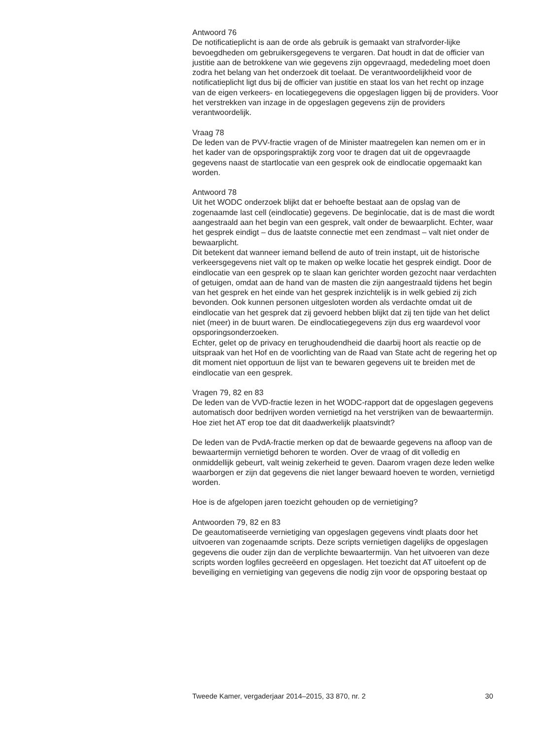Antwoord 76
De notificatieplicht is aan de orde als gebruik is gemaakt van strafvorder-lijke bevoegdheden om gebruikersgegevens te vergaren. Dat houdt in dat de officier van justitie aan de betrokkene van wie gegevens zijn opgevraagd, mededeling moet doen zodra het belang van het onderzoek dit toelaat. De verantwoordelijkheid voor de notificatieplicht ligt dus bij de officier van justitie en staat los van het recht op inzage van de eigen verkeers- en locatiegegevens die opgeslagen liggen bij de providers. Voor het verstrekken van inzage in de opgeslagen gegevens zijn de providers verantwoordelijk.
Vraag 78
De leden van de PVV-fractie vragen of de Minister maatregelen kan nemen om er in het kader van de opsporingspraktijk zorg voor te dragen dat uit de opgevraagde gegevens naast de startlocatie van een gesprek ook de eindlocatie opgemaakt kan worden.
Antwoord 78
Uit het WODC onderzoek blijkt dat er behoefte bestaat aan de opslag van de zogenaamde last cell (eindlocatie) gegevens. De beginlocatie, dat is de mast die wordt aangestraald aan het begin van een gesprek, valt onder de bewaarplicht. Echter, waar het gesprek eindigt – dus de laatste connectie met een zendmast – valt niet onder de bewaarplicht.
Dit betekent dat wanneer iemand bellend de auto of trein instapt, uit de historische
verkeersgegevens niet valt op te maken op welke locatie het gesprek eindigt. Door de eindlocatie van een gesprek op te slaan kan gerichter worden gezocht naar verdachten of getuigen, omdat aan de hand van de masten die zijn aangestraald tijdens het begin van het gesprek en het einde van het gesprek inzichtelijk is in welk gebied zij zich bevonden. Ook kunnen personen uitgesloten worden als verdachte omdat uit de eindlocatie van het gesprek dat zij gevoerd hebben blijkt dat zij ten tijde van het delict niet (meer) in de buurt waren. De eindlocatiegegevens zijn dus erg waardevol voor opsporingsonderzoeken.
Echter, gelet op de privacy en terughoudendheid die daarbij hoort als reactie op de uitspraak van het Hof en de voorlichting van de Raad van State acht de regering het op dit moment niet opportuun de lijst van te bewaren gegevens uit te breiden met de eindlocatie van een gesprek.
Vragen 79, 82 en 83
De leden van de VVD-fractie lezen in het WODC-rapport dat de opgeslagen gegevens automatisch door bedrijven worden vernietigd na het verstrijken van de bewaartermijn. Hoe ziet het AT erop toe dat dit daadwerkelijk plaatsvindt?
De leden van de PvdA-fractie merken op dat de bewaarde gegevens na afloop van de bewaartermijn vernietigd behoren te worden. Over de vraag of dit volledig en onmiddellijk gebeurt, valt weinig zekerheid te geven. Daarom vragen deze leden welke waarborgen er zijn dat gegevens die niet langer bewaard hoeven te worden, vernietigd worden.
Hoe is de afgelopen jaren toezicht gehouden op de vernietiging?
Antwoorden 79, 82 en 83
De geautomatiseerde vernietiging van opgeslagen gegevens vindt plaats door het uitvoeren van zogenaamde scripts. Deze scripts vernietigen dagelijks de opgeslagen gegevens die ouder zijn dan de verplichte bewaartermijn. Van het uitvoeren van deze scripts worden logfiles gecreëerd en opgeslagen. Het toezicht dat AT uitoefent op de beveiliging en vernietiging van gegevens die nodig zijn voor de opsporing bestaat op
Tweede Kamer, vergaderjaar 2014–2015, 33 870, nr. 2 30